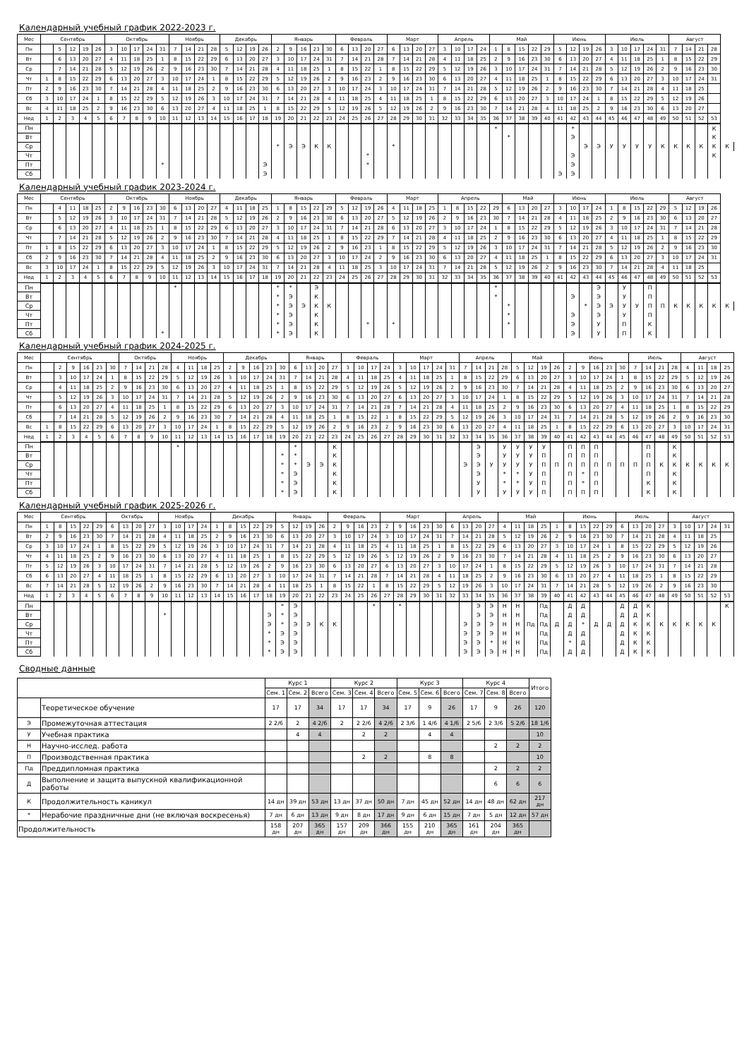Календарный учебный график 2022-2023 г.
| Мес | Сентябрь | | | | | Октябрь | | | | | Ноябрь | | | | Декабрь | | | | Январь | | | | | Февраль | | | | Март | | | | Апрель | | | | Май | | | | | Июнь | | | | Июль | | | | | Август | | | | |
| Пн | | 5 | 12 | 19 | 26 | 3 | 10 | 17 | 24 | 31 | 7 | 14 | 21 | 28 | 5 | 12 | 19 | 26 | 2 | 9 | 16 | 23 | 30 | 6 | 13 | 20 | 27 | 6 | 13 | 20 | 27 | 3 | 10 | 17 | 24 | 1 | 8 | 15 | 22 | 29 | 5 | 12 | 19 | 26 | 3 | 10 | 17 | 24 | 31 | 7 | 14 | 21 | 28 | |
| Вт | | 6 | 13 | 20 | 27 | 4 | 11 | 18 | 25 | 1 | 8 | 15 | 22 | 29 | 6 | 13 | 20 | 27 | 3 | 10 | 17 | 24 | 31 | 7 | 14 | 21 | 28 | 7 | 14 | 21 | 28 | 4 | 11 | 18 | 25 | 2 | 9 | 16 | 23 | 30 | 6 | 13 | 20 | 27 | 4 | 11 | 18 | 25 | 1 | 8 | 15 | 22 | 29 | |
| Ср | | 7 | 14 | 21 | 28 | 5 | 12 | 19 | 26 | 2 | 9 | 16 | 23 | 30 | 7 | 14 | 21 | 28 | 4 | 11 | 18 | 25 | 1 | 8 | 15 | 22 | 1 | 8 | 15 | 22 | 29 | 5 | 12 | 19 | 26 | 3 | 10 | 17 | 24 | 31 | 7 | 14 | 21 | 28 | 5 | 12 | 19 | 26 | 2 | 9 | 16 | 23 | 30 | |
| Чт | 1 | 8 | 15 | 22 | 29 | 6 | 13 | 20 | 27 | 3 | 10 | 17 | 24 | 1 | 8 | 15 | 22 | 29 | 5 | 12 | 19 | 26 | 2 | 9 | 16 | 23 | 2 | 9 | 16 | 23 | 30 | 6 | 13 | 20 | 27 | 4 | 11 | 18 | 25 | 1 | 8 | 15 | 22 | 29 | 6 | 13 | 20 | 27 | 3 | 10 | 17 | 24 | 31 | |
| Пт | 2 | 9 | 16 | 23 | 30 | 7 | 14 | 21 | 28 | 4 | 11 | 18 | 25 | 2 | 9 | 16 | 23 | 30 | 6 | 13 | 20 | 27 | 3 | 10 | 17 | 24 | 3 | 10 | 17 | 24 | 31 | 7 | 14 | 21 | 28 | 5 | 12 | 19 | 26 | 2 | 9 | 16 | 23 | 30 | 7 | 14 | 21 | 28 | 4 | 11 | 18 | 25 | | |
| Сб | 3 | 10 | 17 | 24 | 1 | 8 | 15 | 22 | 29 | 5 | 12 | 19 | 26 | 3 | 10 | 17 | 24 | 31 | 7 | 14 | 21 | 28 | 4 | 11 | 18 | 25 | 4 | 11 | 18 | 25 | 1 | 8 | 15 | 22 | 29 | 6 | 13 | 20 | 27 | 3 | 10 | 17 | 24 | 1 | 8 | 15 | 22 | 29 | 5 | 12 | 19 | 26 | | |
| Вс | 4 | 11 | 18 | 25 | 2 | 9 | 16 | 23 | 30 | 6 | 13 | 20 | 27 | 4 | 11 | 18 | 25 | 1 | 8 | 15 | 22 | 29 | 5 | 12 | 19 | 26 | 5 | 12 | 19 | 26 | 2 | 9 | 16 | 23 | 30 | 7 | 14 | 21 | 28 | 4 | 11 | 18 | 25 | 2 | 9 | 16 | 23 | 30 | 6 | 13 | 20 | 27 | | |
| Нед | 1 | 2 | 3 | 4 | 5 | 6 | 7 | 8 | 9 | 10 | 11 | 12 | 13 | 14 | 15 | 16 | 17 | 18 | 19 | 20 | 21 | 22 | 23 | 24 | 25 | 26 | 27 | 28 | 29 | 30 | 31 | 32 | 33 | 34 | 35 | 36 | 37 | 38 | 39 | 40 | 41 | 42 | 43 | 44 | 45 | 46 | 47 | 48 | 49 | 50 | 51 | 52 | 53 | |
| Пн | | | | | | | | | | | | | | | | | | | | | | | | | | | | | | | | | | | | * | | | | | | * | | | | | | | | | | | К | |
| Вт | | | | | | | | | | | | | | | | | | | | | | | | | | | | | | | | | | | | | * | | | | | Э | | | | | | | | | | | К | |
| Ср | | | | | | | | | | | | | | | | | | | * | Э | Э | К | К | | | | | * | | | | | | | | | | | | | | | Э | Э | У | У | У | У | К | К | К | К | К | К |
| Чт | | | | | | | | | | | | | | | | | | | | | | | | | | * | | | | | | | | | | | | | | | | Э | | | | | | | | | | | К | |
| Пт | | | | | | | | | | * | | | | | | | | Э | | | | | | | | * | | | | | | | | | | | | | | | | Э | | | | | | | | | | | | |
| Сб | | | | | | | | | | | | | | | | | | Э | | | | | | | | | | | | | | | | | | | | | | | Э | Э | | | | | | | | | | | | |
Календарный учебный график 2023-2024 г.
| Мес | Сентябрь | | | | | Октябрь | | | | | Ноябрь | | | | Декабрь | | | | Январь | | | | | Февраль | | | | Март | | | | Апрель | | | | | Май | | | | Июнь | | | | Июль | | | | | Август | | | | |
| Пн | | 4 | 11 | 18 | 25 | 2 | 9 | 16 | 23 | 30 | 6 | 13 | 20 | 27 | 4 | 11 | 18 | 25 | 1 | 8 | 15 | 22 | 29 | 5 | 12 | 19 | 26 | 4 | 11 | 18 | 25 | 1 | 8 | 15 | 22 | 29 | 6 | 13 | 20 | 27 | 3 | 10 | 17 | 24 | 1 | 8 | 15 | 22 | 29 | 5 | 12 | 19 | 26 | |
| Вт | | 5 | 12 | 19 | 26 | 3 | 10 | 17 | 24 | 31 | 7 | 14 | 21 | 28 | 5 | 12 | 19 | 26 | 2 | 9 | 16 | 23 | 30 | 6 | 13 | 20 | 27 | 5 | 12 | 19 | 26 | 2 | 9 | 16 | 23 | 30 | 7 | 14 | 21 | 28 | 4 | 11 | 18 | 25 | 2 | 9 | 16 | 23 | 30 | 6 | 13 | 20 | 27 | |
| Ср | | 6 | 13 | 20 | 27 | 4 | 11 | 18 | 25 | 1 | 8 | 15 | 22 | 29 | 6 | 13 | 20 | 27 | 3 | 10 | 17 | 24 | 31 | 7 | 14 | 21 | 28 | 6 | 13 | 20 | 27 | 3 | 10 | 17 | 24 | 1 | 8 | 15 | 22 | 29 | 5 | 12 | 19 | 26 | 3 | 10 | 17 | 24 | 31 | 7 | 14 | 21 | 28 | |
| Чт | | 7 | 14 | 21 | 28 | 5 | 12 | 19 | 26 | 2 | 9 | 16 | 23 | 30 | 7 | 14 | 21 | 28 | 4 | 11 | 18 | 25 | 1 | 8 | 15 | 22 | 29 | 7 | 14 | 21 | 28 | 4 | 11 | 18 | 25 | 2 | 9 | 16 | 23 | 30 | 6 | 13 | 20 | 27 | 4 | 11 | 18 | 25 | 1 | 8 | 15 | 22 | 29 | |
| Пт | 1 | 8 | 15 | 22 | 29 | 6 | 13 | 20 | 27 | 3 | 10 | 17 | 24 | 1 | 8 | 15 | 22 | 29 | 5 | 12 | 19 | 26 | 2 | 9 | 16 | 23 | 1 | 8 | 15 | 22 | 29 | 5 | 12 | 19 | 26 | 3 | 10 | 17 | 24 | 31 | 7 | 14 | 21 | 28 | 5 | 12 | 19 | 26 | 2 | 9 | 16 | 23 | 30 | |
| Сб | 2 | 9 | 16 | 23 | 30 | 7 | 14 | 21 | 28 | 4 | 11 | 18 | 25 | 2 | 9 | 16 | 23 | 30 | 6 | 13 | 20 | 27 | 3 | 10 | 17 | 24 | 2 | 9 | 16 | 23 | 30 | 6 | 13 | 20 | 27 | 4 | 11 | 18 | 25 | 1 | 8 | 15 | 22 | 29 | 6 | 13 | 20 | 27 | 3 | 10 | 17 | 24 | 31 | |
| Вс | 3 | 10 | 17 | 24 | 1 | 8 | 15 | 22 | 29 | 5 | 12 | 19 | 26 | 3 | 10 | 17 | 24 | 31 | 7 | 14 | 21 | 28 | 4 | 11 | 18 | 25 | 3 | 10 | 17 | 24 | 31 | 7 | 14 | 21 | 28 | 5 | 12 | 19 | 26 | 2 | 9 | 16 | 23 | 30 | 7 | 14 | 21 | 28 | 4 | 11 | 18 | 25 | | |
| Нед | 1 | 2 | 3 | 4 | 5 | 6 | 7 | 8 | 9 | 10 | 11 | 12 | 13 | 14 | 15 | 16 | 17 | 18 | 19 | 20 | 21 | 22 | 23 | 24 | 25 | 26 | 27 | 28 | 29 | 30 | 31 | 32 | 33 | 34 | 35 | 36 | 37 | 38 | 39 | 40 | 41 | 42 | 43 | 44 | 45 | 46 | 47 | 48 | 49 | 50 | 51 | 52 | 53 | |
| Пн | | | | | | | | | | | * | | | | | | | | * | * | | Э | | | | | | | | | | | | | | * | | | | | | | | Э | | У | | П | | | | | | |
| Вт | | | | | | | | | | | | | | | | | | | * | Э | | К | | | | | | | | | | | | | | * | | | | | | Э | | Э | | У | | П | | | | | | |
| Ср | | | | | | | | | | | | | | | | | | | * | Э | Э | К | К | | | | | | | | | | | | | | * | | | | | | * | Э | Э | У | У | П | П | К | К | К | К | К |
| Чт | | | | | | | | | | | | | | | | | | | * | Э | | К | | | | | | | | | | | | | | | * | | | | | Э | | Э | | У | | П | | | | | | |
| Пт | | | | | | | | | | | | | | | | | | | * | Э | | К | | | | * | | * | | | | | | | | | * | | | | | Э | | У | | П | | К | | | | | | |
| Сб | | | | | | | | | | * | | | | | | | | | * | Э | | К | | | | | | | | | | | | | | | | | | | | Э | | У | | П | | К | | | | | | |
Календарный учебный график 2024-2025 г.
| Мес | Сентябрь | | | | | | Октябрь | | | | Ноябрь | | | | Декабрь | | | | | Январь | | | | Февраль | | | | Март | | | | | Апрель | | | | Май | | | | Июнь | | | | | Июль | | | | Август | | | |
| Пн | | 2 | 9 | 16 | 23 | 30 | 7 | 14 | 21 | 28 | 4 | 11 | 18 | 25 | 2 | 9 | 16 | 23 | 30 | 6 | 13 | 20 | 27 | 3 | 10 | 17 | 24 | 3 | 10 | 17 | 24 | 31 | 7 | 14 | 21 | 28 | 5 | 12 | 19 | 26 | 2 | 9 | 16 | 23 | 30 | 7 | 14 | 21 | 28 | 4 | 11 | 18 | 25 |
| Вт | | 3 | 10 | 17 | 24 | 1 | 8 | 15 | 22 | 29 | 5 | 12 | 19 | 26 | 3 | 10 | 17 | 24 | 31 | 7 | 14 | 21 | 28 | 4 | 11 | 18 | 25 | 4 | 11 | 18 | 25 | 1 | 8 | 15 | 22 | 29 | 6 | 13 | 20 | 27 | 3 | 10 | 17 | 24 | 1 | 8 | 15 | 22 | 29 | 5 | 12 | 19 | 26 |
| Ср | | 4 | 11 | 18 | 25 | 2 | 9 | 16 | 23 | 30 | 6 | 13 | 20 | 27 | 4 | 11 | 18 | 25 | 1 | 8 | 15 | 22 | 29 | 5 | 12 | 19 | 26 | 5 | 12 | 19 | 26 | 2 | 9 | 16 | 23 | 30 | 7 | 14 | 21 | 28 | 4 | 11 | 18 | 25 | 2 | 9 | 16 | 23 | 30 | 6 | 13 | 20 | 27 |
| Чт | | 5 | 12 | 19 | 26 | 3 | 10 | 17 | 24 | 31 | 7 | 14 | 21 | 28 | 5 | 12 | 19 | 26 | 2 | 9 | 16 | 23 | 30 | 6 | 13 | 20 | 27 | 6 | 13 | 20 | 27 | 3 | 10 | 17 | 24 | 1 | 8 | 15 | 22 | 29 | 5 | 12 | 19 | 26 | 3 | 10 | 17 | 24 | 31 | 7 | 14 | 21 | 28 |
| Пт | | 6 | 13 | 20 | 27 | 4 | 11 | 18 | 25 | 1 | 8 | 15 | 22 | 29 | 6 | 13 | 20 | 27 | 3 | 10 | 17 | 24 | 31 | 7 | 14 | 21 | 28 | 7 | 14 | 21 | 28 | 4 | 11 | 18 | 25 | 2 | 9 | 16 | 23 | 30 | 6 | 13 | 20 | 27 | 4 | 11 | 18 | 25 | 1 | 8 | 15 | 22 | 29 |
| Сб | | 7 | 14 | 21 | 28 | 5 | 12 | 19 | 26 | 2 | 9 | 16 | 23 | 30 | 7 | 14 | 21 | 28 | 4 | 11 | 18 | 25 | 1 | 8 | 15 | 22 | 1 | 8 | 15 | 22 | 29 | 5 | 12 | 19 | 26 | 3 | 10 | 17 | 24 | 31 | 7 | 14 | 21 | 28 | 5 | 12 | 19 | 26 | 2 | 9 | 16 | 23 | 30 |
| Вс | 1 | 8 | 15 | 22 | 29 | 6 | 13 | 20 | 27 | 3 | 10 | 17 | 24 | 1 | 8 | 15 | 22 | 29 | 5 | 12 | 19 | 26 | 2 | 9 | 16 | 23 | 2 | 9 | 16 | 23 | 30 | 6 | 13 | 20 | 27 | 4 | 11 | 18 | 25 | 1 | 8 | 15 | 22 | 29 | 6 | 13 | 20 | 27 | 3 | 10 | 17 | 24 | 31 |
| Нед | 1 | 2 | 3 | 4 | 5 | 6 | 7 | 8 | 9 | 10 | 11 | 12 | 13 | 14 | 15 | 16 | 17 | 18 | 19 | 20 | 21 | 22 | 23 | 24 | 25 | 26 | 27 | 28 | 29 | 30 | 31 | 32 | 33 | 34 | 35 | 36 | 37 | 38 | 39 | 40 | 41 | 42 | 43 | 44 | 45 | 46 | 47 | 48 | 49 | 50 | 51 | 52 | 53 |
| Пн | | | | | | | | | | | * | | | | | | | | | * | | | К | | | | | | | | | | | Э | | У | У | У | У | | П | П | П | | | | П | | К | | | | |
| Вт | | | | | | | | | | | | | | | | | | | * | * | | | К | | | | | | | | | | | Э | | У | У | У | П | | П | П | П | | | | П | | К | | | | |
| Ср | | | | | | | | | | | | | | | | | | | * | * | Э | Э | К | | | | | | | | | | Э | Э | У | У | У | У | П | П | П | П | П | П | П | П | П | К | К | К | К | К | К |
| Чт | | | | | | | | | | | | | | | | | | | * | Э | | | К | | | | | | | | | | | Э | | * | * | У | П | | П | * | П | | | | П | | К | | | | |
| Пт | | | | | | | | | | | | | | | | | | | * | Э | | | К | | | | | | | | | | | У | | * | * | У | П | | П | * | П | | | | К | | К | | | | |
| Сб | | | | | | | | | | | | | | | | | | | * | Э | | | К | | | | | | | | | | | У | | У | У | У | П | | П | П | П | | | | К | | К | | | | |
Календарный учебный график 2025-2026 г.
| Мес | Сентябрь | | | | | Октябрь | | | | Ноябрь | | | | Декабрь | | | | | Январь | | | | Февраль | | | | Март | | | | | Апрель | | | | Май | | | | | Июнь | | | | Июль | | | | Август | | | | |
| Пн | 1 | 8 | 15 | 22 | 29 | 6 | 13 | 20 | 27 | 3 | 10 | 17 | 24 | 1 | 8 | 15 | 22 | 29 | 5 | 12 | 19 | 26 | 2 | 9 | 16 | 23 | 2 | 9 | 16 | 23 | 30 | 6 | 13 | 20 | 27 | 4 | 11 | 18 | 25 | 1 | 8 | 15 | 22 | 29 | 6 | 13 | 20 | 27 | 3 | 10 | 17 | 24 | 31 |
| Вт | 2 | 9 | 16 | 23 | 30 | 7 | 14 | 21 | 28 | 4 | 11 | 18 | 25 | 2 | 9 | 16 | 23 | 30 | 6 | 13 | 20 | 27 | 3 | 10 | 17 | 24 | 3 | 10 | 17 | 24 | 31 | 7 | 14 | 21 | 28 | 5 | 12 | 19 | 26 | 2 | 9 | 16 | 23 | 30 | 7 | 14 | 21 | 28 | 4 | 11 | 18 | 25 | |
| Ср | 3 | 10 | 17 | 24 | 1 | 8 | 15 | 22 | 29 | 5 | 12 | 19 | 26 | 3 | 10 | 17 | 24 | 31 | 7 | 14 | 21 | 28 | 4 | 11 | 18 | 25 | 4 | 11 | 18 | 25 | 1 | 8 | 15 | 22 | 29 | 6 | 13 | 20 | 27 | 3 | 10 | 17 | 24 | 1 | 8 | 15 | 22 | 29 | 5 | 12 | 19 | 26 | |
| Чт | 4 | 11 | 18 | 25 | 2 | 9 | 16 | 23 | 30 | 6 | 13 | 20 | 27 | 4 | 11 | 18 | 25 | 1 | 8 | 15 | 22 | 29 | 5 | 12 | 19 | 26 | 5 | 12 | 19 | 26 | 2 | 9 | 16 | 23 | 30 | 7 | 14 | 21 | 28 | 4 | 11 | 18 | 25 | 2 | 9 | 16 | 23 | 30 | 6 | 13 | 20 | 27 | |
| Пт | 5 | 12 | 19 | 26 | 3 | 10 | 17 | 24 | 31 | 7 | 14 | 21 | 28 | 5 | 12 | 19 | 26 | 2 | 9 | 16 | 23 | 30 | 6 | 13 | 20 | 27 | 6 | 13 | 20 | 27 | 3 | 10 | 17 | 24 | 1 | 8 | 15 | 22 | 29 | 5 | 12 | 19 | 26 | 3 | 10 | 17 | 24 | 31 | 7 | 14 | 21 | 28 | |
| Сб | 6 | 13 | 20 | 27 | 4 | 11 | 18 | 25 | 1 | 8 | 15 | 22 | 29 | 6 | 13 | 20 | 27 | 3 | 10 | 17 | 24 | 31 | 7 | 14 | 21 | 28 | 7 | 14 | 21 | 28 | 4 | 11 | 18 | 25 | 2 | 9 | 16 | 23 | 30 | 6 | 13 | 20 | 27 | 4 | 11 | 18 | 25 | 1 | 8 | 15 | 22 | 29 | |
| Вс | 7 | 14 | 21 | 28 | 5 | 12 | 19 | 26 | 2 | 9 | 16 | 23 | 30 | 7 | 14 | 21 | 28 | 4 | 11 | 18 | 25 | 1 | 8 | 15 | 22 | 1 | 8 | 15 | 22 | 29 | 5 | 12 | 19 | 26 | 3 | 10 | 17 | 24 | 31 | 7 | 14 | 21 | 28 | 5 | 12 | 19 | 26 | 2 | 9 | 16 | 23 | 30 | |
| Нед | 1 | 2 | 3 | 4 | 5 | 6 | 7 | 8 | 9 | 10 | 11 | 12 | 13 | 14 | 15 | 16 | 17 | 18 | 19 | 20 | 21 | 22 | 23 | 24 | 25 | 26 | 27 | 28 | 29 | 30 | 31 | 32 | 33 | 34 | 35 | 36 | 37 | 38 | 39 | 40 | 41 | 42 | 43 | 44 | 45 | 46 | 47 | 48 | 49 | 50 | 51 | 52 | 53 |
| Пн | | | | | | | | | | | | | | | | | | | * | Э | | | | | | * | | * | | | | | | Э | Э | Н | Н | | Пд | | Д | Д | | | Д | Д | К | | | | | | К |
| Вт | | | | | | | | | | * | | | | | | | | Э | * | Э | | | | | | | | | | | | | | Э | Э | Н | Н | | Пд | | Д | Д | | | Д | Д | К | | | | | | |
| Ср | | | | | | | | | | | | | | | | | | Э | * | Э | Э | К | К | | | | | | | | | | Э | Э | Э | Н | Н | Пд | Пд | Д | Д | * | Д | Д | Д | К | К | К | К | К | К | К | |
| Чт | | | | | | | | | | | | | | | | | | * | Э | Э | | | | | | | | | | | | | Э | Э | Э | Н | Н | | Пд | | Д | Д | | | Д | К | К | | | | | | |
| Пт | | | | | | | | | | | | | | | | | | * | Э | Э | | | | | | | | | | | | | Э | Э | * | Н | Н | | Пд | | * | Д | | | Д | К | К | | | | | | |
| Сб | | | | | | | | | | | | | | | | | | * | Э | Э | | | | | | | | | | | | | Э | Э | Э | Н | Н | | Пд | | Д | Д | | | Д | К | К | | | | | | |
Сводные данные
| | | Курс 1 | | | Курс 2 | | | Курс 3 | | | Курс 4 | | | Итого |
| --- | --- | --- | --- | --- | --- | --- | --- | --- | --- | --- | --- | --- | --- | --- |
| | | Сем. 1 | Сем. 2 | Всего | Сем. 3 | Сем. 4 | Всего | Сем. 5 | Сем. 6 | Всего | Сем. 7 | Сем. 8 | Всего | |
| | Теоретическое обучение | 17 | 17 | 34 | 17 | 17 | 34 | 17 | 9 | 26 | 17 | 9 | 26 | 120 |
| Э | Промежуточная аттестация | 2 2/6 | 2 | 4 2/6 | 2 | 2 2/6 | 4 2/6 | 2 3/6 | 1 4/6 | 4 1/6 | 2 5/6 | 2 3/6 | 5 2/6 | 18 1/6 |
| У | Учебная практика | | 4 | 4 | | 2 | 2 | | 4 | 4 | | | | 10 |
| Н | Научно-исслед. работа | | | | | | | | | | | 2 | 2 | 2 |
| П | Производственная практика | | | | | 2 | 2 | | 8 | 8 | | | | 10 |
| Пд | Преддипломная практика | | | | | | | | | | | 2 | 2 | 2 |
| Д | Выполнение и защита выпускной квалификационной работы | | | | | | | | | | | 6 | 6 | 6 |
| К | Продолжительность каникул | 14 дн | 39 дн | 53 дн | 13 дн | 37 дн | 50 дн | 7 дн | 45 дн | 52 дн | 14 дн | 48 дн | 62 дн | 217 дн |
| * | Нерабочие праздничные дни (не включая воскресенья) | 7 дн | 6 дн | 13 дн | 9 дн | 8 дн | 17 дн | 9 дн | 6 дн | 15 дн | 7 дн | 5 дн | 12 дн | 57 дн |
| Продолжительность | | 158 дн | 207 дн | 365 дн | 157 дн | 209 дн | 366 дн | 155 дн | 210 дн | 365 дн | 161 дн | 204 дн | 365 дн | |